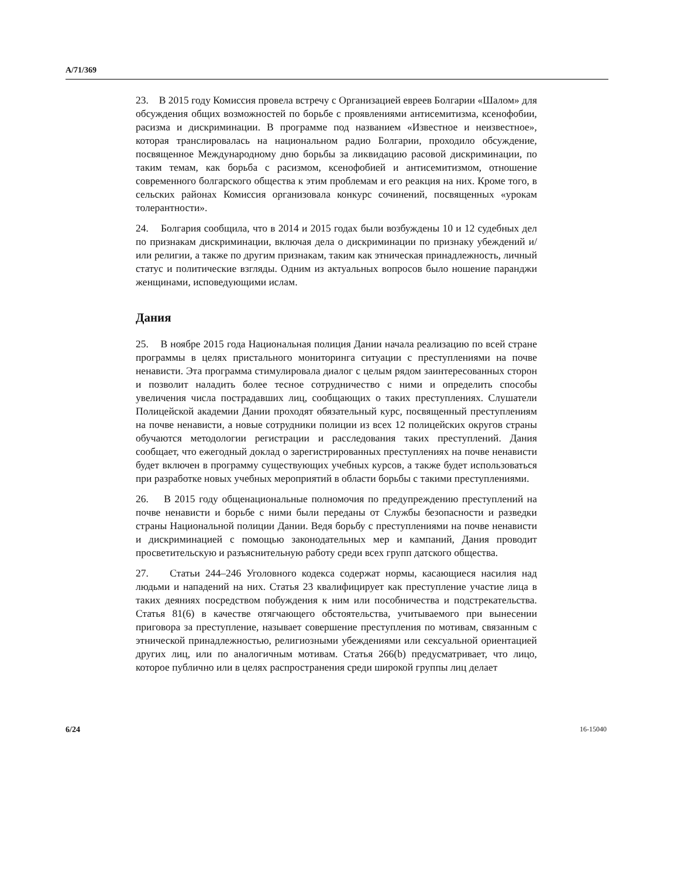A/71/369
23. В 2015 году Комиссия провела встречу с Организацией евреев Болгарии «Шалом» для обсуждения общих возможностей по борьбе с проявлениями антисемитизма, ксенофобии, расизма и дискриминации. В программе под названием «Известное и неизвестное», которая транслировалась на национальном радио Болгарии, проходило обсуждение, посвященное Международному дню борьбы за ликвидацию расовой дискриминации, по таким темам, как борьба с расизмом, ксенофобией и антисемитизмом, отношение современного болгарского общества к этим проблемам и его реакция на них. Кроме того, в сельских районах Комиссия организовала конкурс сочинений, посвященных «урокам толерантности».
24. Болгария сообщила, что в 2014 и 2015 годах были возбуждены 10 и 12 судебных дел по признакам дискриминации, включая дела о дискриминации по признаку убеждений и/или религии, а также по другим признакам, таким как этническая принадлежность, личный статус и политические взгляды. Одним из актуальных вопросов было ношение паранджи женщинами, исповедующими ислам.
Дания
25. В ноябре 2015 года Национальная полиция Дании начала реализацию по всей стране программы в целях пристального мониторинга ситуации с преступлениями на почве ненависти. Эта программа стимулировала диалог с целым рядом заинтересованных сторон и позволит наладить более тесное сотрудничество с ними и определить способы увеличения числа пострадавших лиц, сообщающих о таких преступлениях. Слушатели Полицейской академии Дании проходят обязательный курс, посвященный преступлениям на почве ненависти, а новые сотрудники полиции из всех 12 полицейских округов страны обучаются методологии регистрации и расследования таких преступлений. Дания сообщает, что ежегодный доклад о зарегистрированных преступлениях на почве ненависти будет включен в программу существующих учебных курсов, а также будет использоваться при разработке новых учебных мероприятий в области борьбы с такими преступлениями.
26. В 2015 году общенациональные полномочия по предупреждению преступлений на почве ненависти и борьбе с ними были переданы от Службы безопасности и разведки страны Национальной полиции Дании. Ведя борьбу с преступлениями на почве ненависти и дискриминацией с помощью законодательных мер и кампаний, Дания проводит просветительскую и разъяснительную работу среди всех групп датского общества.
27. Статьи 244–246 Уголовного кодекса содержат нормы, касающиеся насилия над людьми и нападений на них. Статья 23 квалифицирует как преступление участие лица в таких деяниях посредством побуждения к ним или пособничества и подстрекательства. Статья 81(6) в качестве отягчающего обстоятельства, учитываемого при вынесении приговора за преступление, называет совершение преступления по мотивам, связанным с этнической принадлежностью, религиозными убеждениями или сексуальной ориентацией других лиц, или по аналогичным мотивам. Статья 266(b) предусматривает, что лицо, которое публично или в целях распространения среди широкой группы лиц делает
6/24 16-15040